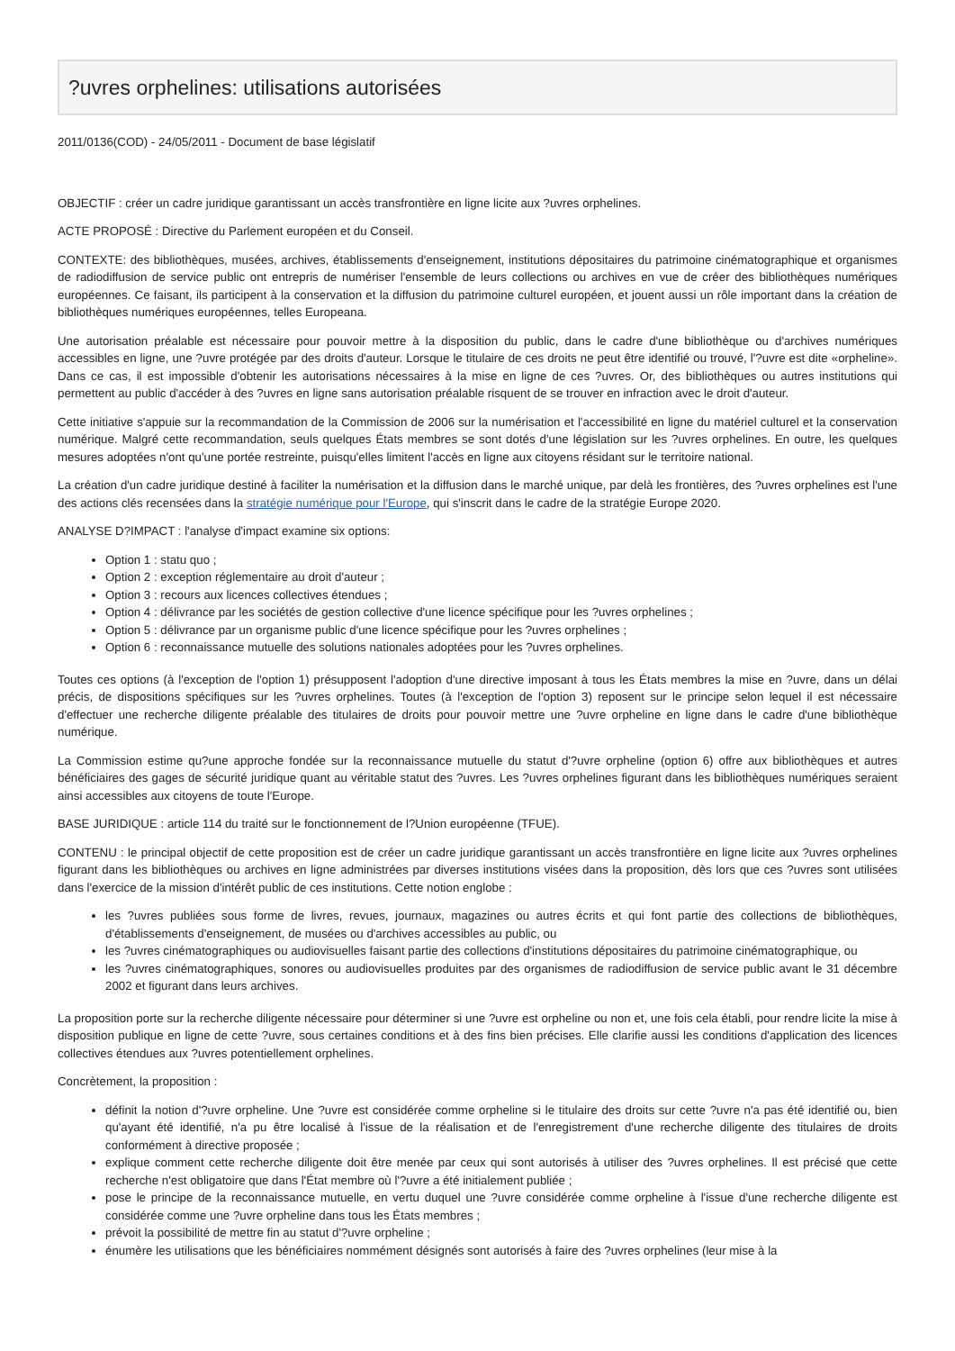?uvres orphelines: utilisations autorisées
2011/0136(COD) - 24/05/2011 - Document de base législatif
OBJECTIF : créer un cadre juridique garantissant un accès transfrontière en ligne licite aux ?uvres orphelines.
ACTE PROPOSÉ : Directive du Parlement européen et du Conseil.
CONTEXTE: des bibliothèques, musées, archives, établissements d'enseignement, institutions dépositaires du patrimoine cinématographique et organismes de radiodiffusion de service public ont entrepris de numériser l'ensemble de leurs collections ou archives en vue de créer des bibliothèques numériques européennes. Ce faisant, ils participent à la conservation et la diffusion du patrimoine culturel européen, et jouent aussi un rôle important dans la création de bibliothèques numériques européennes, telles Europeana.
Une autorisation préalable est nécessaire pour pouvoir mettre à la disposition du public, dans le cadre d'une bibliothèque ou d'archives numériques accessibles en ligne, une ?uvre protégée par des droits d'auteur. Lorsque le titulaire de ces droits ne peut être identifié ou trouvé, l'?uvre est dite «orpheline». Dans ce cas, il est impossible d'obtenir les autorisations nécessaires à la mise en ligne de ces ?uvres. Or, des bibliothèques ou autres institutions qui permettent au public d'accéder à des ?uvres en ligne sans autorisation préalable risquent de se trouver en infraction avec le droit d'auteur.
Cette initiative s'appuie sur la recommandation de la Commission de 2006 sur la numérisation et l'accessibilité en ligne du matériel culturel et la conservation numérique. Malgré cette recommandation, seuls quelques États membres se sont dotés d'une législation sur les ?uvres orphelines. En outre, les quelques mesures adoptées n'ont qu'une portée restreinte, puisqu'elles limitent l'accès en ligne aux citoyens résidant sur le territoire national.
La création d'un cadre juridique destiné à faciliter la numérisation et la diffusion dans le marché unique, par delà les frontières, des ?uvres orphelines est l'une des actions clés recensées dans la stratégie numérique pour l'Europe, qui s'inscrit dans le cadre de la stratégie Europe 2020.
ANALYSE D?IMPACT : l'analyse d'impact examine six options:
Option 1 : statu quo ;
Option 2 : exception réglementaire au droit d'auteur ;
Option 3 : recours aux licences collectives étendues ;
Option 4 : délivrance par les sociétés de gestion collective d'une licence spécifique pour les ?uvres orphelines ;
Option 5 : délivrance par un organisme public d'une licence spécifique pour les ?uvres orphelines ;
Option 6 : reconnaissance mutuelle des solutions nationales adoptées pour les ?uvres orphelines.
Toutes ces options (à l'exception de l'option 1) présupposent l'adoption d'une directive imposant à tous les États membres la mise en ?uvre, dans un délai précis, de dispositions spécifiques sur les ?uvres orphelines. Toutes (à l'exception de l'option 3) reposent sur le principe selon lequel il est nécessaire d'effectuer une recherche diligente préalable des titulaires de droits pour pouvoir mettre une ?uvre orpheline en ligne dans le cadre d'une bibliothèque numérique.
La Commission estime qu?une approche fondée sur la reconnaissance mutuelle du statut d'?uvre orpheline (option 6) offre aux bibliothèques et autres bénéficiaires des gages de sécurité juridique quant au véritable statut des ?uvres. Les ?uvres orphelines figurant dans les bibliothèques numériques seraient ainsi accessibles aux citoyens de toute l'Europe.
BASE JURIDIQUE : article 114 du traité sur le fonctionnement de l?Union européenne (TFUE).
CONTENU : le principal objectif de cette proposition est de créer un cadre juridique garantissant un accès transfrontière en ligne licite aux ?uvres orphelines figurant dans les bibliothèques ou archives en ligne administrées par diverses institutions visées dans la proposition, dès lors que ces ?uvres sont utilisées dans l'exercice de la mission d'intérêt public de ces institutions. Cette notion englobe :
les ?uvres publiées sous forme de livres, revues, journaux, magazines ou autres écrits et qui font partie des collections de bibliothèques, d'établissements d'enseignement, de musées ou d'archives accessibles au public, ou
les ?uvres cinématographiques ou audiovisuelles faisant partie des collections d'institutions dépositaires du patrimoine cinématographique, ou
les ?uvres cinématographiques, sonores ou audiovisuelles produites par des organismes de radiodiffusion de service public avant le 31 décembre 2002 et figurant dans leurs archives.
La proposition porte sur la recherche diligente nécessaire pour déterminer si une ?uvre est orpheline ou non et, une fois cela établi, pour rendre licite la mise à disposition publique en ligne de cette ?uvre, sous certaines conditions et à des fins bien précises. Elle clarifie aussi les conditions d'application des licences collectives étendues aux ?uvres potentiellement orphelines.
Concrètement, la proposition :
définit la notion d'?uvre orpheline. Une ?uvre est considérée comme orpheline si le titulaire des droits sur cette ?uvre n'a pas été identifié ou, bien qu'ayant été identifié, n'a pu être localisé à l'issue de la réalisation et de l'enregistrement d'une recherche diligente des titulaires de droits conformément à directive proposée ;
explique comment cette recherche diligente doit être menée par ceux qui sont autorisés à utiliser des ?uvres orphelines. Il est précisé que cette recherche n'est obligatoire que dans l'État membre où l'?uvre a été initialement publiée ;
pose le principe de la reconnaissance mutuelle, en vertu duquel une ?uvre considérée comme orpheline à l'issue d'une recherche diligente est considérée comme une ?uvre orpheline dans tous les États membres ;
prévoit la possibilité de mettre fin au statut d'?uvre orpheline ;
énumère les utilisations que les bénéficiaires nommément désignés sont autorisés à faire des ?uvres orphelines (leur mise à la